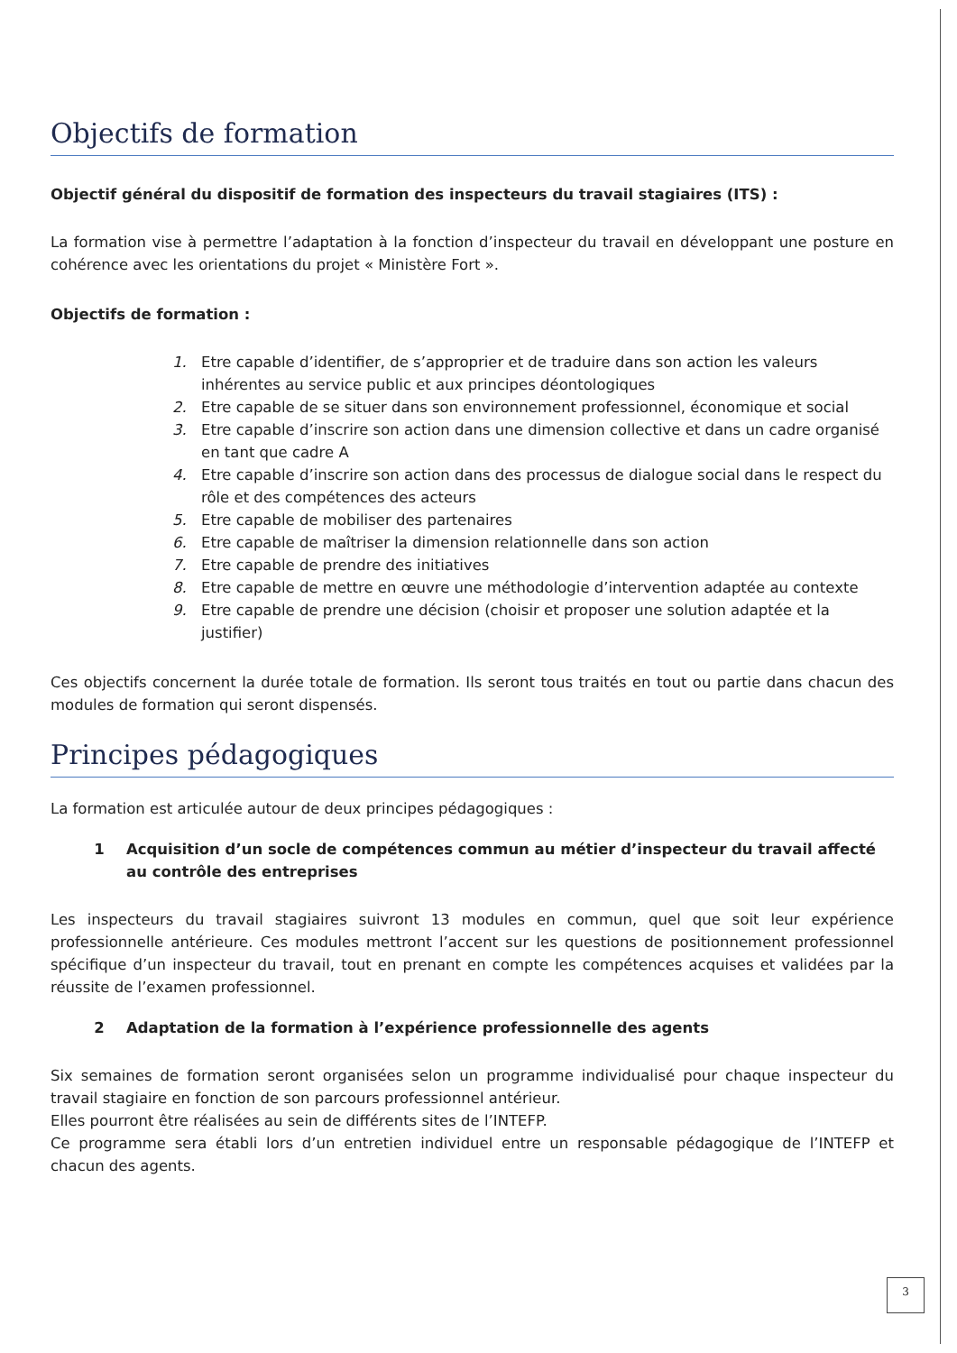Objectifs de formation
Objectif général du dispositif de formation des inspecteurs du travail stagiaires (ITS) :
La formation vise à permettre l’adaptation à la fonction d’inspecteur du travail en développant une posture en cohérence avec les orientations du projet « Ministère Fort ».
Objectifs de formation :
1. Etre capable d’identifier, de s’approprier et de traduire dans son action les valeurs inhérentes au service public et aux principes déontologiques
2. Etre capable de se situer dans son environnement professionnel, économique et social
3. Etre capable d’inscrire son action dans une dimension collective et dans un cadre organisé en tant que cadre A
4. Etre capable d’inscrire son action dans des processus de dialogue social dans le respect du rôle et des compétences des acteurs
5. Etre capable de mobiliser des partenaires
6. Etre capable de maîtriser la dimension relationnelle dans son action
7. Etre capable de prendre des initiatives
8. Etre capable de mettre en œuvre une méthodologie d’intervention adaptée au contexte
9. Etre capable de prendre une décision (choisir et proposer une solution adaptée et la justifier)
Ces objectifs concernent la durée totale de formation. Ils seront tous traités en tout ou partie dans chacun des modules de formation qui seront dispensés.
Principes pédagogiques
La formation est articulée autour de deux principes pédagogiques :
1 Acquisition d’un socle de compétences commun au métier d’inspecteur du travail affecté au contrôle des entreprises
Les inspecteurs du travail stagiaires suivront 13 modules en commun, quel que soit leur expérience professionnelle antérieure. Ces modules mettront l’accent sur les questions de positionnement professionnel spécifique d’un inspecteur du travail, tout en prenant en compte les compétences acquises et validées par la réussite de l’examen professionnel.
2 Adaptation de la formation à l’expérience professionnelle des agents
Six semaines de formation seront organisées selon un programme individualisé pour chaque inspecteur du travail stagiaire en fonction de son parcours professionnel antérieur.
Elles pourront être réalisées au sein de différents sites de l’INTEFP.
Ce programme sera établi lors d’un entretien individuel entre un responsable pédagogique de l’INTEFP et chacun des agents.
3